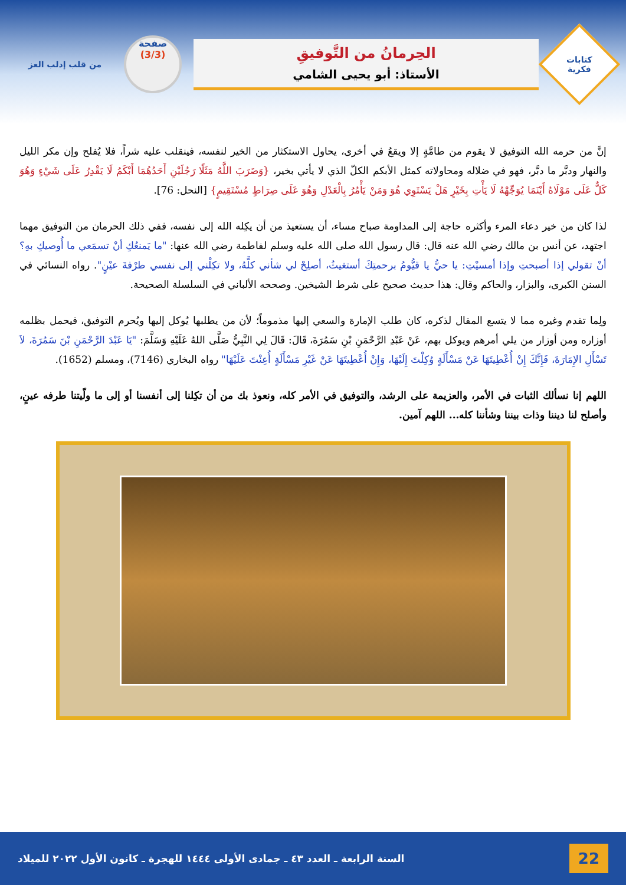كتابات
فكرية
الحِرمانُ من التَّوفيقِ
الأستاذ: أبو يحيى الشامي
صفحة
(3/3)
من قلب إدلب العز
إنَّ من حرمه الله التوفيق لا يقوم من طامَّةٍ إلا ويقعُ في أخرى، يحاول الاستكثار من الخير لنفسه، فينقلب عليه شراً، فلا يُفلح وإن مكر الليل والنهار ودبَّر ما دبَّر، فهو في ضلاله ومحاولاته كمثل الأبكم الكلّ الذي لا يأتي بخير، {وَضَرَبَ اللَّهُ مَثَلًا رَجُلَيْنِ أَحَدُهُمَا أَبْكَمُ لَا يَقْدِرُ عَلَى شَيْءٍ وَهُوَ كَلٌّ عَلَى مَوْلَاهُ أَيْنَمَا يُوَجِّهْهُ لَا يَأْتِ بِخَيْرٍ هَلْ يَسْتَوِي هُوَ وَمَنْ يَأْمُرُ بِالْعَدْلِ وَهُوَ عَلَى صِرَاطٍ مُسْتَقِيمٍ} [النحل: 76].
لذا كان من خير دعاء المرء وأكثره حاجة إلى المداومة صباح مساء، أن يستعيذ من أن يكِله الله إلى نفسه، ففي ذلك الحرمان من التوفيق مهما اجتهد، عن أنس بن مالك رضي الله عنه قال: قال رسول الله صلى الله عليه وسلم لفاطمة رضي الله عنها: "ما يَمنعُكِ أنْ تسمَعي ما أُوصيكِ بهِ؟ أنْ تقولي إذا أصبحتِ وإذا أمسيْتِ: يا حيُّ يا قيُّومُ برحمتِكَ أستغيثُ، أصلِحْ لي شأني كلَّهُ، ولا تكِلْني إلى نفسي طرْفةَ عيْنٍ". رواه النسائي في السنن الكبرى، والبزار، والحاكم وقال: هذا حديث صحيح على شرط الشيخين. وصححه الألباني في السلسلة الصحيحة.
ولِما تقدم وغيره مما لا يتسع المقال لذكره، كان طلب الإمارة والسعي إليها مذموماً؛ لأن من يطلبها يُوكل إليها ويُحرم التوفيق، فيحمل بظلمه أوزاره ومن أوزار من يلي أمرهم ويوكل بهم، عَنْ عَبْدِ الرَّحْمَنِ بْنِ سَمُرَةَ، قَالَ: قَالَ لِي النَّبِيُّ صَلَّى اللهُ عَلَيْهِ وَسَلَّمَ: "يَا عَبْدَ الرَّحْمَنِ بْنَ سَمُرَةَ، لاَ تَسْأَلِ الإِمَارَةَ، فَإِنَّكَ إِنْ أُعْطِيتَهَا عَنْ مَسْأَلَةٍ وُكِلْتَ إِلَيْهَا، وَإِنْ أُعْطِيتَهَا عَنْ غَيْرِ مَسْأَلَةٍ أُعِنْتَ عَلَيْهَا" رواه البخاري (7146)، ومسلم (1652).
اللهم إنا نسألك الثبات في الأمر، والعزيمة على الرشد، والتوفيق في الأمر كله، ونعوذ بك من أن تكِلنا إلى أنفسنا أو إلى ما ولّيتنا طرفه عينٍ، وأصلح لنا ديننا وذات بيننا وشأننا كله... اللهم آمين.
22 السنة الرابعة ـ العدد ٤٣ ـ جمادى الأولى ١٤٤٤ للهجرة ـ كانون الأول ٢٠٢٢ للميلاد